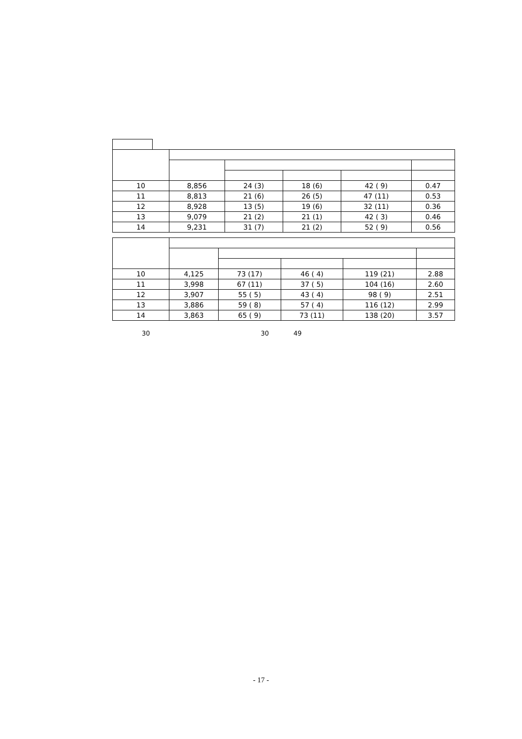| 10 | 8,856 | 24 (3) | 18 (6) | 42 ( 9) | 0.47 |
| 11 | 8,813 | 21 (6) | 26 (5) | 47 (11) | 0.53 |
| 12 | 8,928 | 13 (5) | 19 (6) | 32 (11) | 0.36 |
| 13 | 9,079 | 21 (2) | 21 (1) | 42 ( 3) | 0.46 |
| 14 | 9,231 | 31 (7) | 21 (2) | 52 ( 9) | 0.56 |
| 10 | 4,125 | 73 (17) | 46 ( 4) | 119 (21) | 2.88 |
| 11 | 3,998 | 67 (11) | 37 ( 5) | 104 (16) | 2.60 |
| 12 | 3,907 | 55 ( 5) | 43 ( 4) | 98 ( 9) | 2.51 |
| 13 | 3,886 | 59 ( 8) | 57 ( 4) | 116 (12) | 2.99 |
| 14 | 3,863 | 65 ( 9) | 73 (11) | 138 (20) | 3.57 |
30 30 49
- 17 -